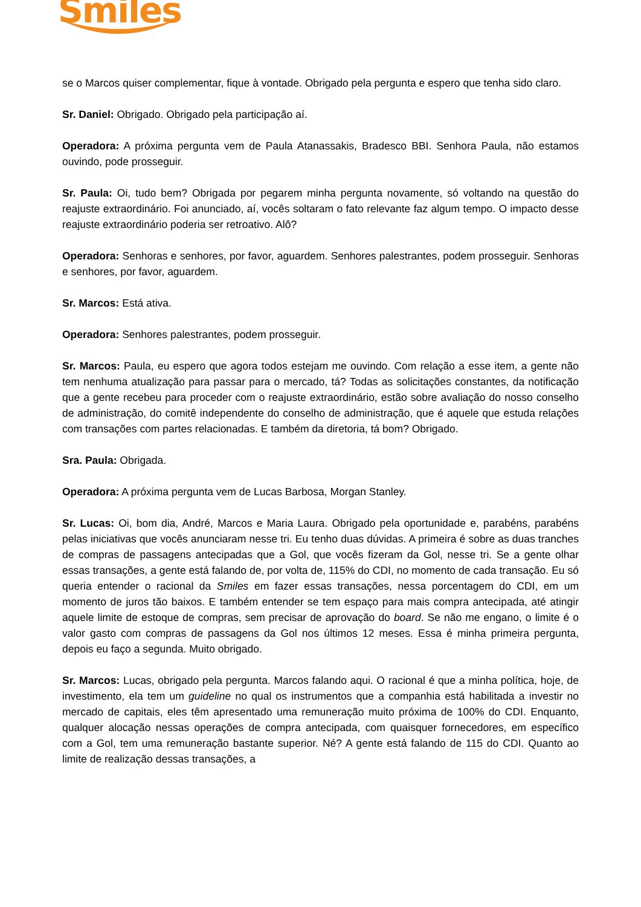Smiles
se o Marcos quiser complementar, fique à vontade. Obrigado pela pergunta e espero que tenha sido claro.
Sr. Daniel: Obrigado. Obrigado pela participação aí.
Operadora: A próxima pergunta vem de Paula Atanassakis, Bradesco BBI. Senhora Paula, não estamos ouvindo, pode prosseguir.
Sr. Paula: Oi, tudo bem? Obrigada por pegarem minha pergunta novamente, só voltando na questão do reajuste extraordinário. Foi anunciado, aí, vocês soltaram o fato relevante faz algum tempo. O impacto desse reajuste extraordinário poderia ser retroativo. Alô?
Operadora: Senhoras e senhores, por favor, aguardem. Senhores palestrantes, podem prosseguir. Senhoras e senhores, por favor, aguardem.
Sr. Marcos: Está ativa.
Operadora: Senhores palestrantes, podem prosseguir.
Sr. Marcos: Paula, eu espero que agora todos estejam me ouvindo. Com relação a esse item, a gente não tem nenhuma atualização para passar para o mercado, tá? Todas as solicitações constantes, da notificação que a gente recebeu para proceder com o reajuste extraordinário, estão sobre avaliação do nosso conselho de administração, do comitê independente do conselho de administração, que é aquele que estuda relações com transações com partes relacionadas. E também da diretoria, tá bom? Obrigado.
Sra. Paula: Obrigada.
Operadora: A próxima pergunta vem de Lucas Barbosa, Morgan Stanley.
Sr. Lucas: Oi, bom dia, André, Marcos e Maria Laura. Obrigado pela oportunidade e, parabéns, parabéns pelas iniciativas que vocês anunciaram nesse tri. Eu tenho duas dúvidas. A primeira é sobre as duas tranches de compras de passagens antecipadas que a Gol, que vocês fizeram da Gol, nesse tri. Se a gente olhar essas transações, a gente está falando de, por volta de, 115% do CDI, no momento de cada transação. Eu só queria entender o racional da Smiles em fazer essas transações, nessa porcentagem do CDI, em um momento de juros tão baixos. E também entender se tem espaço para mais compra antecipada, até atingir aquele limite de estoque de compras, sem precisar de aprovação do board. Se não me engano, o limite é o valor gasto com compras de passagens da Gol nos últimos 12 meses. Essa é minha primeira pergunta, depois eu faço a segunda. Muito obrigado.
Sr. Marcos: Lucas, obrigado pela pergunta. Marcos falando aqui. O racional é que a minha política, hoje, de investimento, ela tem um guideline no qual os instrumentos que a companhia está habilitada a investir no mercado de capitais, eles têm apresentado uma remuneração muito próxima de 100% do CDI. Enquanto, qualquer alocação nessas operações de compra antecipada, com quaisquer fornecedores, em específico com a Gol, tem uma remuneração bastante superior. Né? A gente está falando de 115 do CDI. Quanto ao limite de realização dessas transações, a